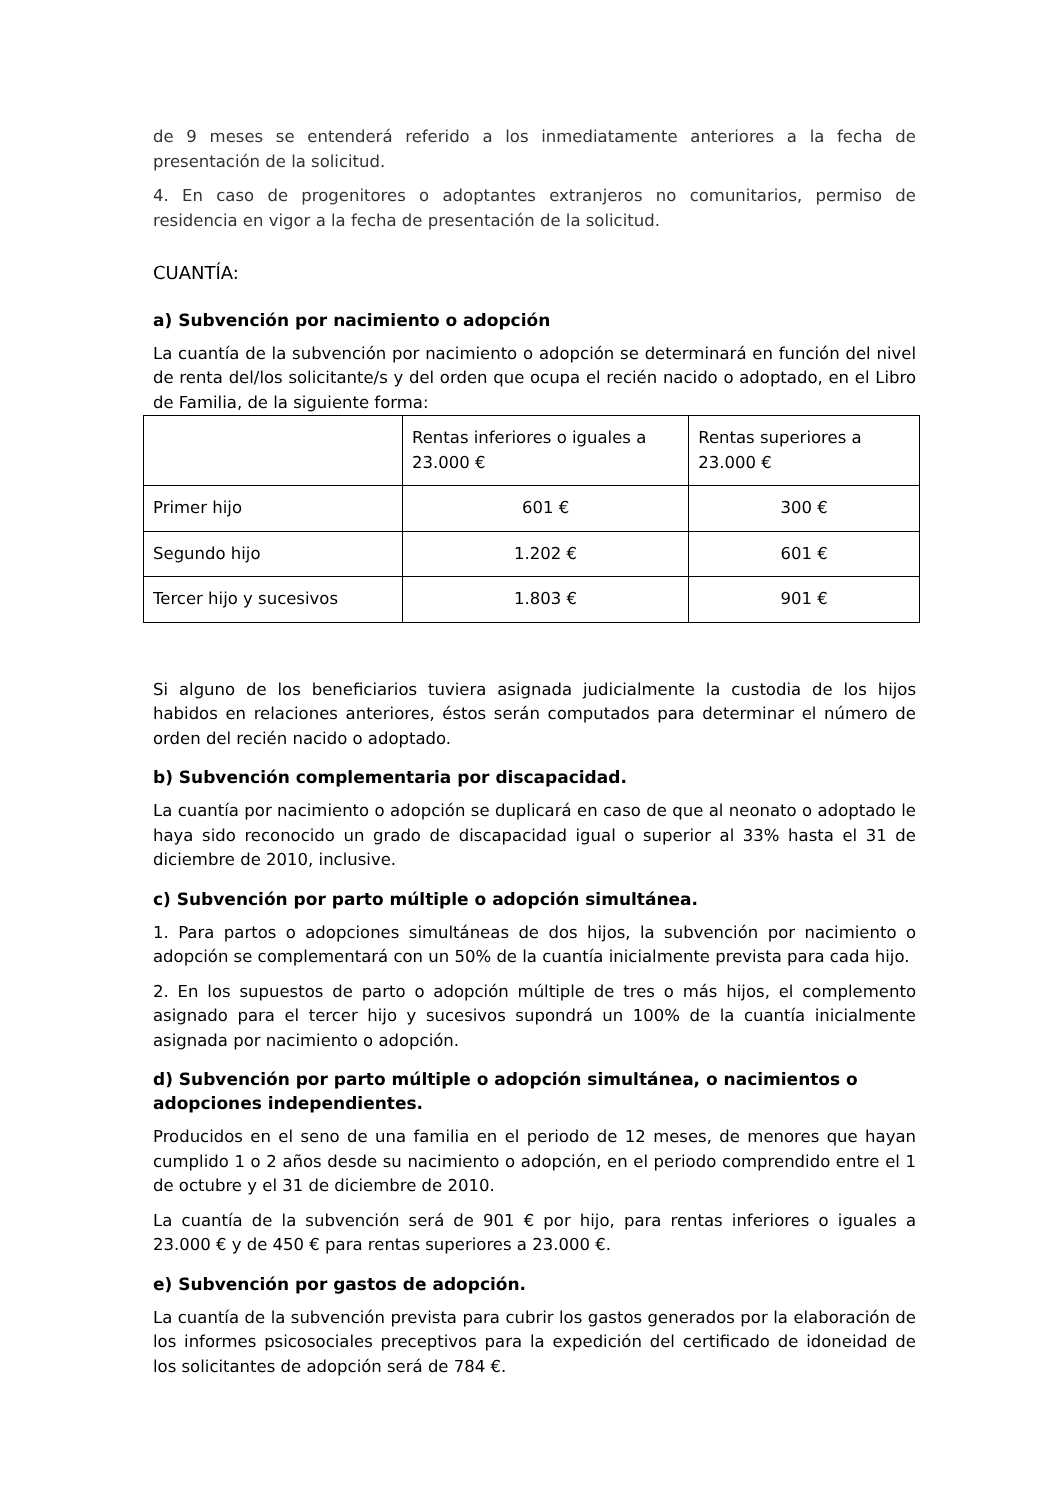de 9 meses se entenderá referido a los inmediatamente anteriores a la fecha de presentación de la solicitud.
4. En caso de progenitores o adoptantes extranjeros no comunitarios, permiso de residencia en vigor a la fecha de presentación de la solicitud.
CUANTÍA:
a) Subvención por nacimiento o adopción
La cuantía de la subvención por nacimiento o adopción se determinará en función del nivel de renta del/los solicitante/s y del orden que ocupa el recién nacido o adoptado, en el Libro de Familia, de la siguiente forma:
| | Rentas inferiores o iguales a 23.000 € | Rentas superiores a 23.000 € |
| Primer hijo | 601 € | 300 € |
| Segundo hijo | 1.202 € | 601 € |
| Tercer hijo y sucesivos | 1.803 € | 901 € |
Si alguno de los beneficiarios tuviera asignada judicialmente la custodia de los hijos habidos en relaciones anteriores, éstos serán computados para determinar el número de orden del recién nacido o adoptado.
b) Subvención complementaria por discapacidad.
La cuantía por nacimiento o adopción se duplicará en caso de que al neonato o adoptado le haya sido reconocido un grado de discapacidad igual o superior al 33% hasta el 31 de diciembre de 2010, inclusive.
c) Subvención por parto múltiple o adopción simultánea.
1. Para partos o adopciones simultáneas de dos hijos, la subvención por nacimiento o adopción se complementará con un 50% de la cuantía inicialmente prevista para cada hijo.
2. En los supuestos de parto o adopción múltiple de tres o más hijos, el complemento asignado para el tercer hijo y sucesivos supondrá un 100% de la cuantía inicialmente asignada por nacimiento o adopción.
d) Subvención por parto múltiple o adopción simultánea, o nacimientos o adopciones independientes.
Producidos en el seno de una familia en el periodo de 12 meses, de menores que hayan cumplido 1 o 2 años desde su nacimiento o adopción, en el periodo comprendido entre el 1 de octubre y el 31 de diciembre de 2010.
La cuantía de la subvención será de 901 € por hijo, para rentas inferiores o iguales a 23.000 € y de 450 € para rentas superiores a 23.000 €.
e) Subvención por gastos de adopción.
La cuantía de la subvención prevista para cubrir los gastos generados por la elaboración de los informes psicosociales preceptivos para la expedición del certificado de idoneidad de los solicitantes de adopción será de 784 €.